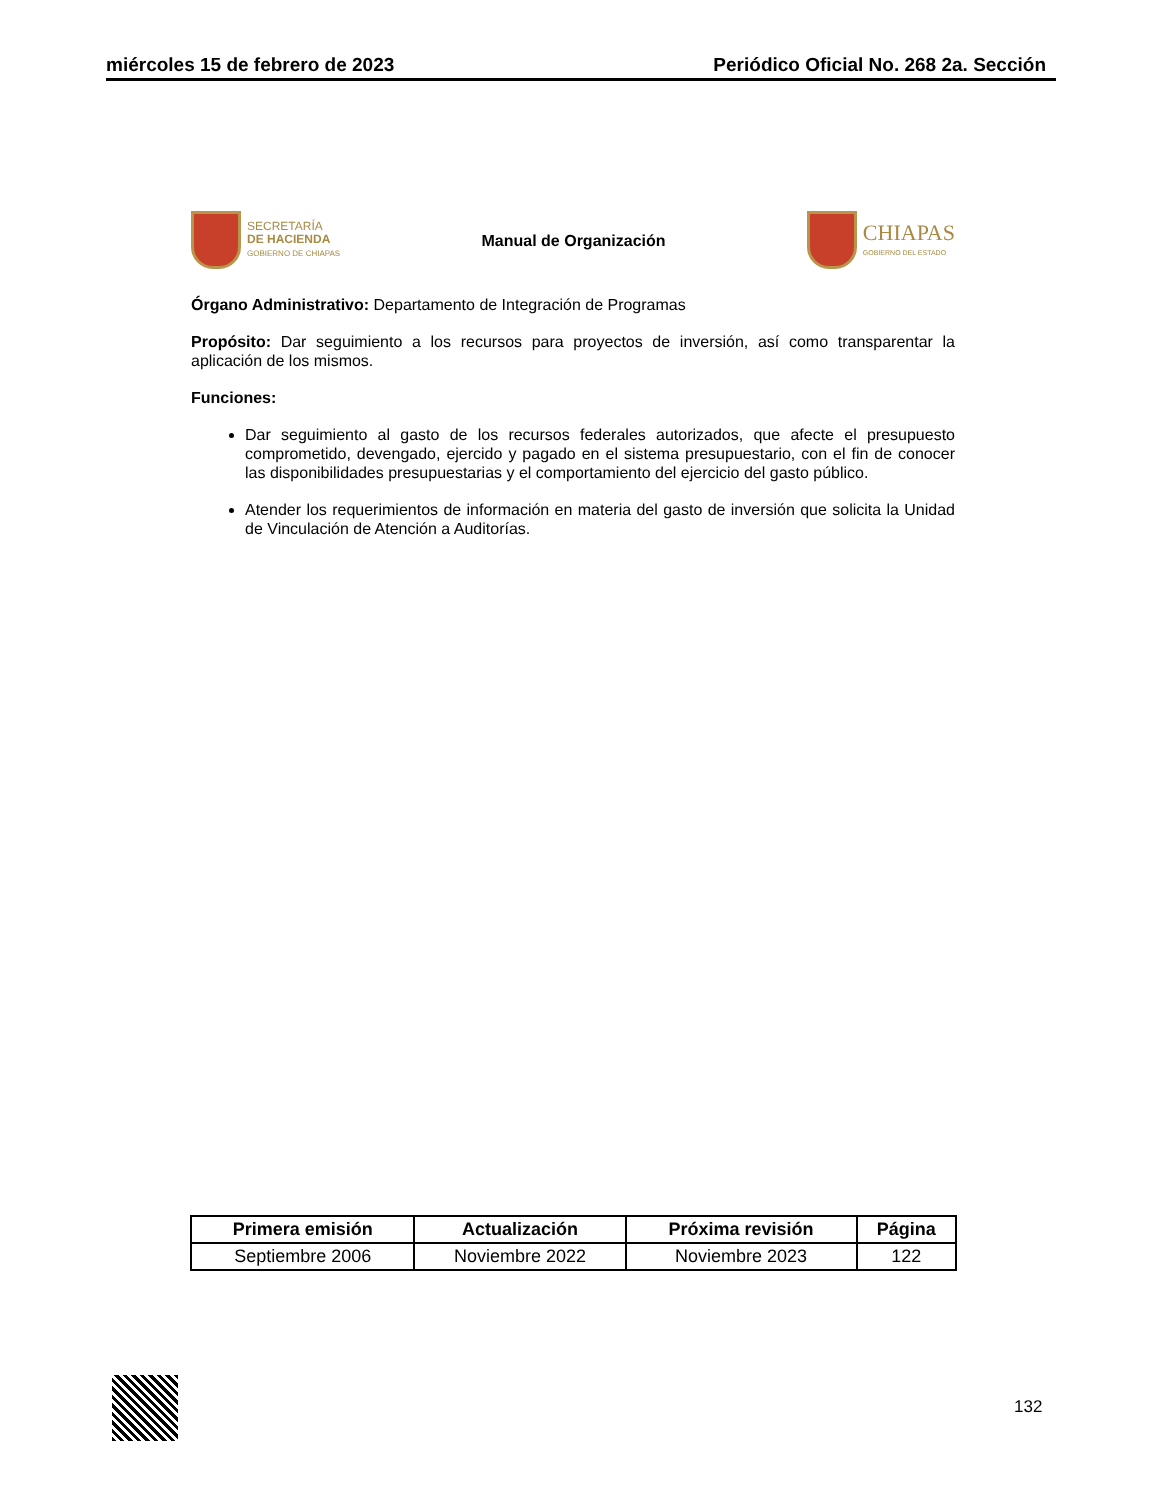miércoles 15 de febrero de 2023 Periódico Oficial No. 268 2a. Sección
SECRETARÍA
DE HACIENDA
GOBIERNO DE CHIAPAS
Manual de Organización
CHIAPAS
GOBIERNO DEL ESTADO
Órgano Administrativo: Departamento de Integración de Programas
Propósito: Dar seguimiento a los recursos para proyectos de inversión, así como transparentar la aplicación de los mismos.
Funciones:
Dar seguimiento al gasto de los recursos federales autorizados, que afecte el presupuesto comprometido, devengado, ejercido y pagado en el sistema presupuestario, con el fin de conocer las disponibilidades presupuestarias y el comportamiento del ejercicio del gasto público.
Atender los requerimientos de información en materia del gasto de inversión que solicita la Unidad de Vinculación de Atención a Auditorías.
| Primera emisión | Actualización | Próxima revisión | Página |
| --- | --- | --- | --- |
| Septiembre 2006 | Noviembre 2022 | Noviembre 2023 | 122 |
132